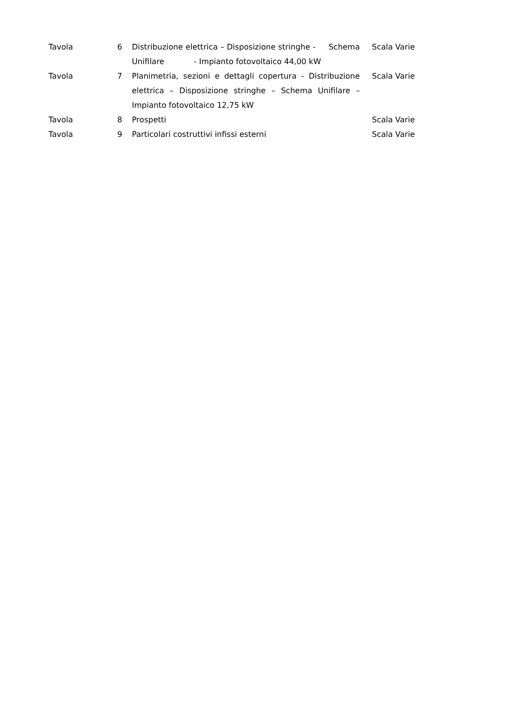| Tavola | 6 | Distribuzione elettrica – Disposizione stringhe - Schema Unifilare - Impianto fotovoltaico 44,00 kW | Scala Varie |
| Tavola | 7 | Planimetria, sezioni e dettagli copertura - Distribuzione elettrica – Disposizione stringhe – Schema Unifilare – Impianto fotovoltaico 12,75 kW | Scala Varie |
| Tavola | 8 | Prospetti | Scala Varie |
| Tavola | 9 | Particolari costruttivi infissi esterni | Scala Varie |